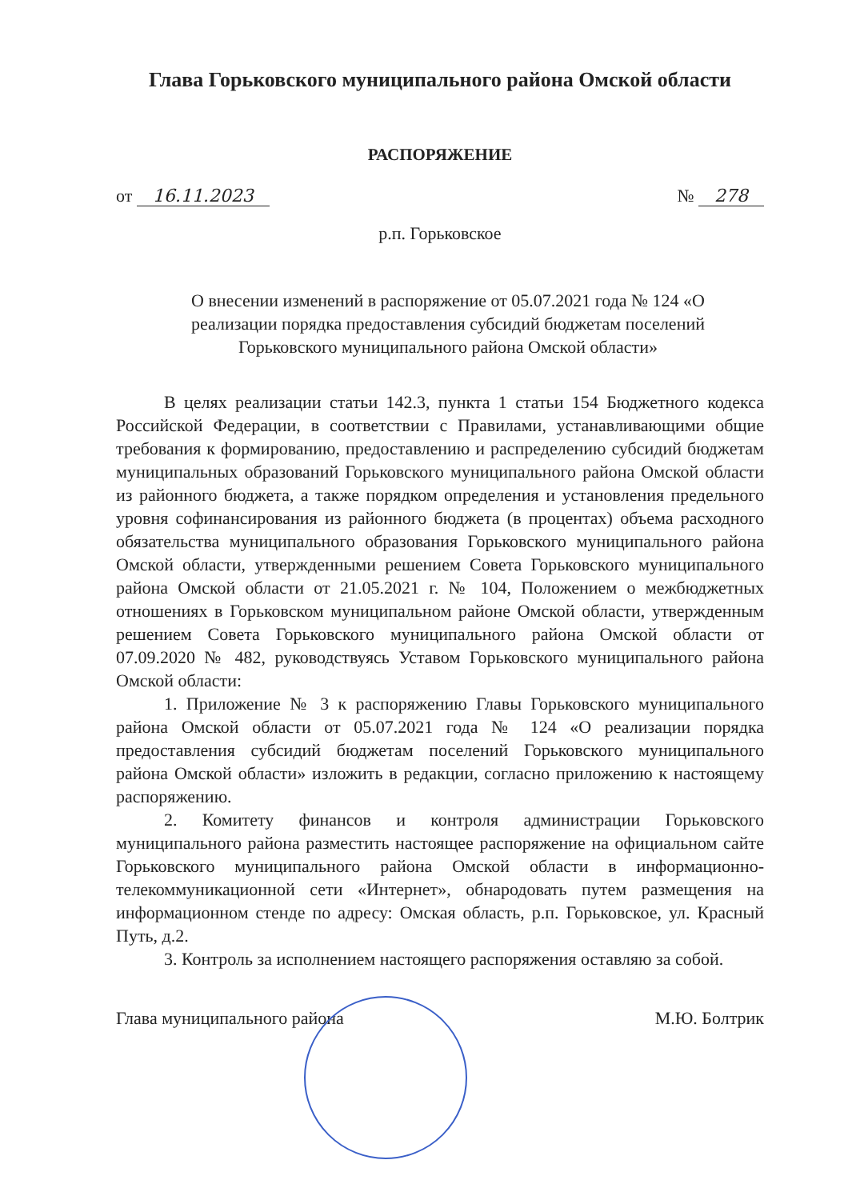Глава Горьковского муниципального района Омской области
РАСПОРЯЖЕНИЕ
от 16.11.2023 № 278
р.п. Горьковское
О внесении изменений в распоряжение от 05.07.2021 года № 124 «О реализации порядка предоставления субсидий бюджетам поселений Горьковского муниципального района Омской области»
В целях реализации статьи 142.3, пункта 1 статьи 154 Бюджетного кодекса Российской Федерации, в соответствии с Правилами, устанавливающими общие требования к формированию, предоставлению и распределению субсидий бюджетам муниципальных образований Горьковского муниципального района Омской области из районного бюджета, а также порядком определения и установления предельного уровня софинансирования из районного бюджета (в процентах) объема расходного обязательства муниципального образования Горьковского муниципального района Омской области, утвержденными решением Совета Горьковского муниципального района Омской области от 21.05.2021 г. № 104, Положением о межбюджетных отношениях в Горьковском муниципальном районе Омской области, утвержденным решением Совета Горьковского муниципального района Омской области от 07.09.2020 № 482, руководствуясь Уставом Горьковского муниципального района Омской области:
1. Приложение № 3 к распоряжению Главы Горьковского муниципального района Омской области от 05.07.2021 года № 124 «О реализации порядка предоставления субсидий бюджетам поселений Горьковского муниципального района Омской области» изложить в редакции, согласно приложению к настоящему распоряжению.
2. Комитету финансов и контроля администрации Горьковского муниципального района разместить настоящее распоряжение на официальном сайте Горьковского муниципального района Омской области в информационно-телекоммуникационной сети «Интернет», обнародовать путем размещения на информационном стенде по адресу: Омская область, р.п. Горьковское, ул. Красный Путь, д.2.
3. Контроль за исполнением настоящего распоряжения оставляю за собой.
Глава муниципального района М.Ю. Болтрик